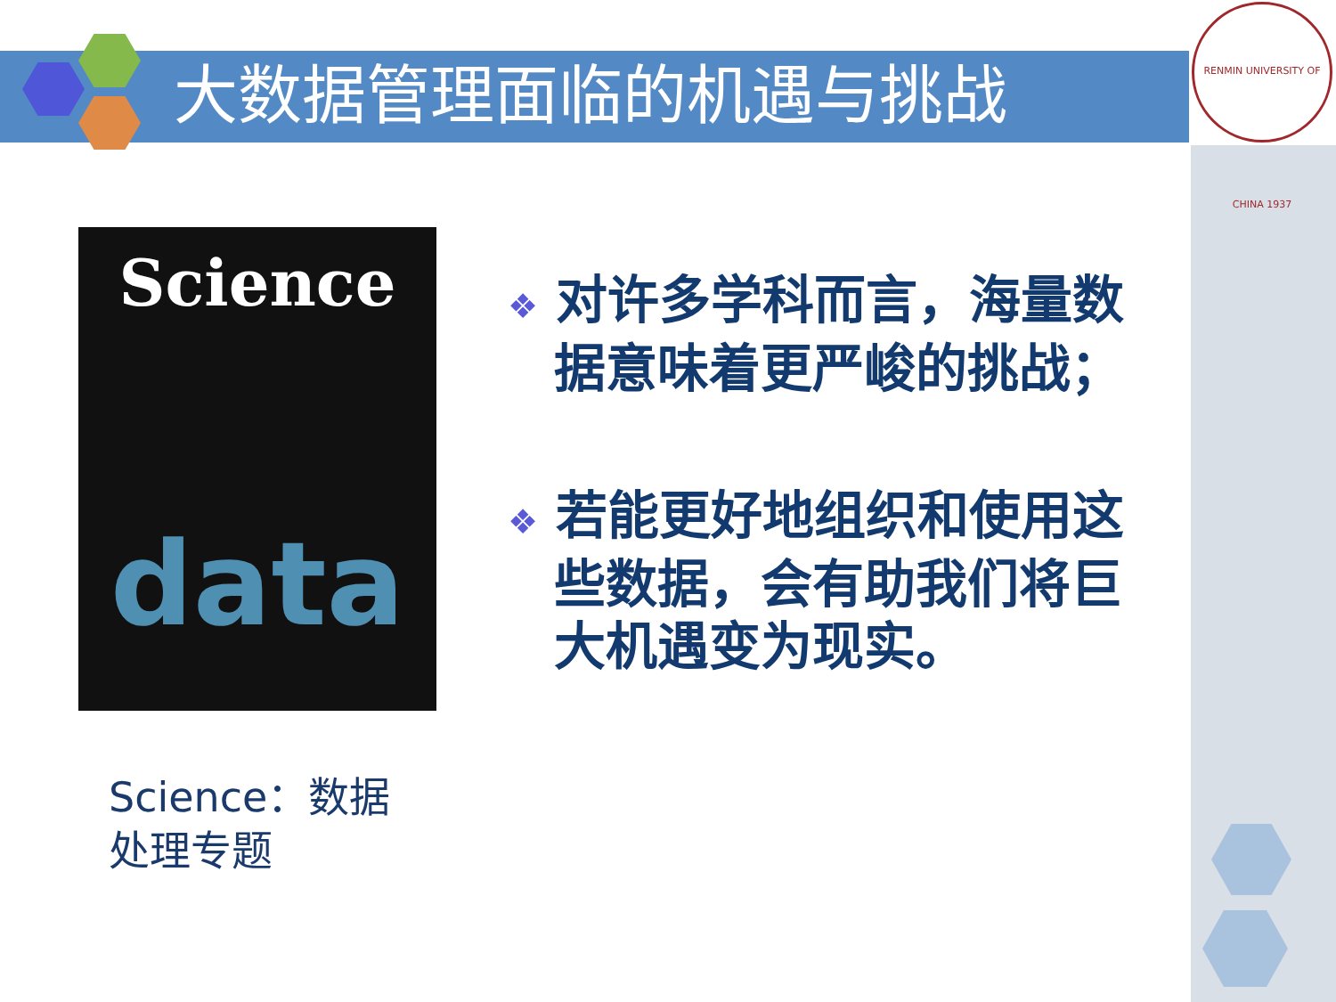大数据管理面临的机遇与挑战
RENMIN UNIVERSITY OF CHINA 1937
Science
data
Science：数据处理专题
❖ 对许多学科而言，海量数据意味着更严峻的挑战；
❖ 若能更好地组织和使用这些数据，会有助我们将巨大机遇变为现实。